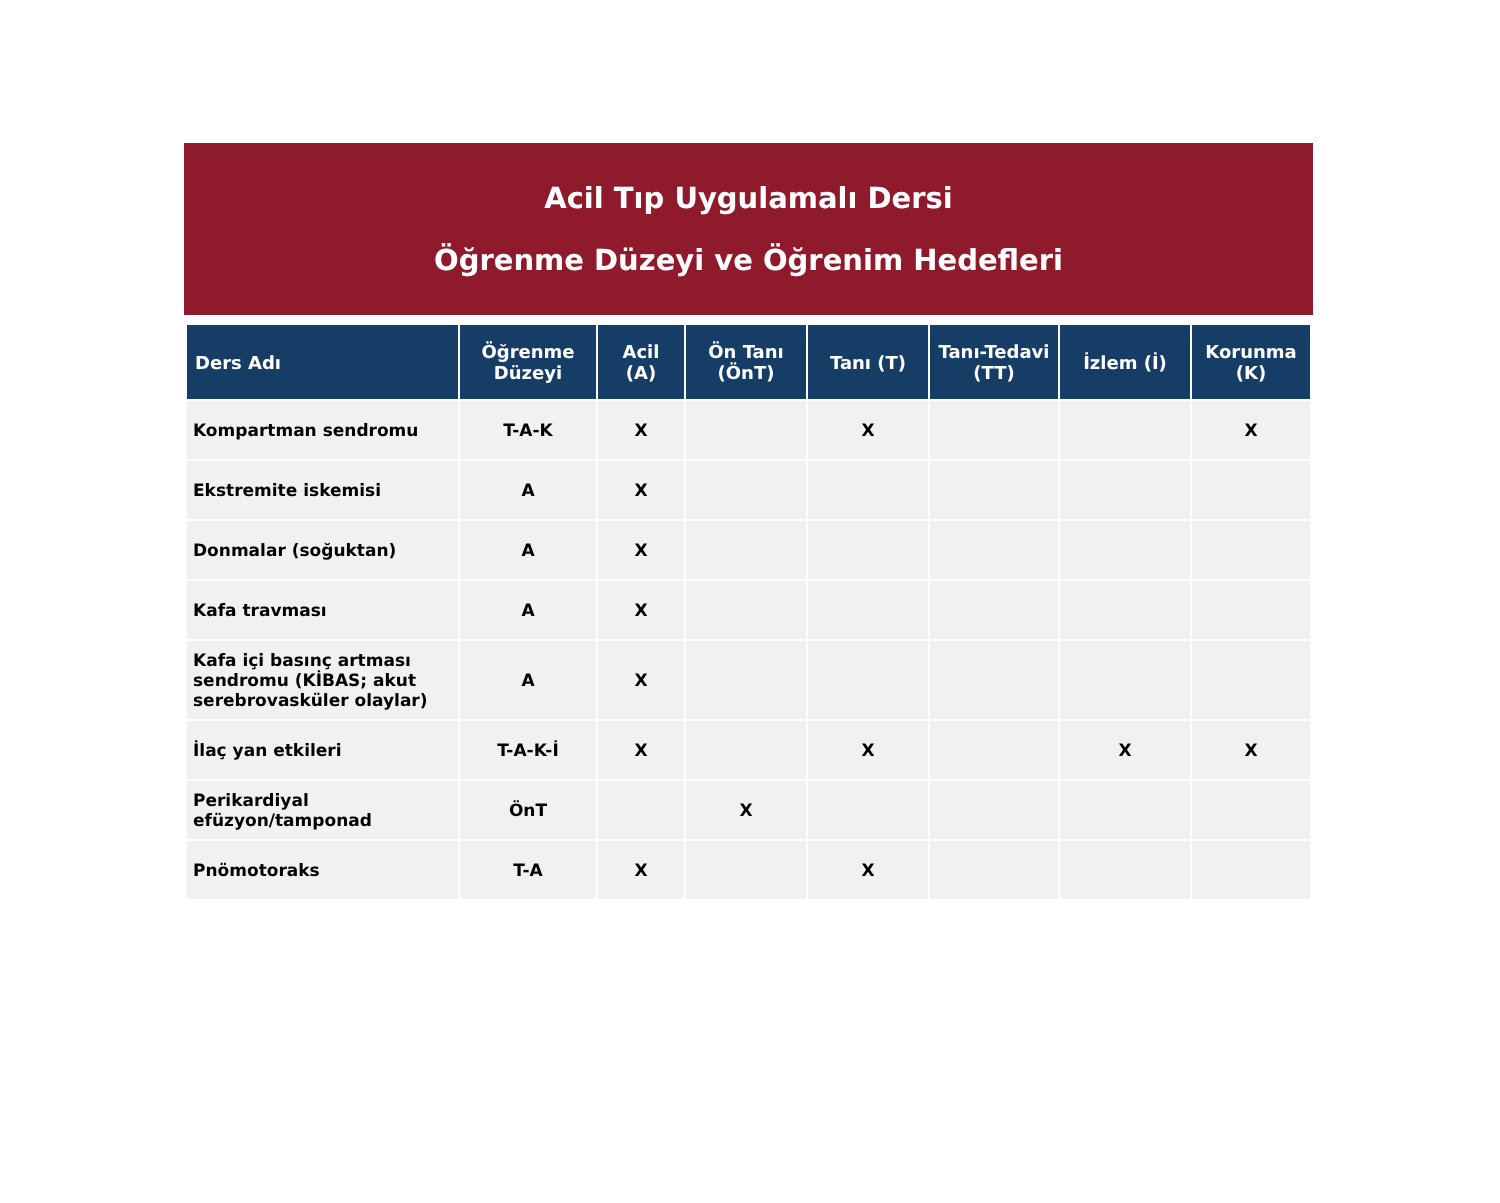Acil Tıp Uygulamalı Dersi
Öğrenme Düzeyi ve Öğrenim Hedefleri
| Ders Adı | Öğrenme Düzeyi | Acil (A) | Ön Tanı (ÖnT) | Tanı (T) | Tanı-Tedavi (TT) | İzlem (İ) | Korunma (K) |
| --- | --- | --- | --- | --- | --- | --- | --- |
| Kompartman sendromu | T-A-K | X | | X | | | X |
| Ekstremite iskemisi | A | X | | | | | |
| Donmalar (soğuktan) | A | X | | | | | |
| Kafa travması | A | X | | | | | |
| Kafa içi basınç artması sendromu (KİBAS; akut serebrovasküler olaylar) | A | X | | | | | |
| İlaç yan etkileri | T-A-K-İ | X | | X | | X | X |
| Perikardiyal efüzyon/tamponad | ÖnT | | X | | | | |
| Pnömotoraks | T-A | X | | X | | | |